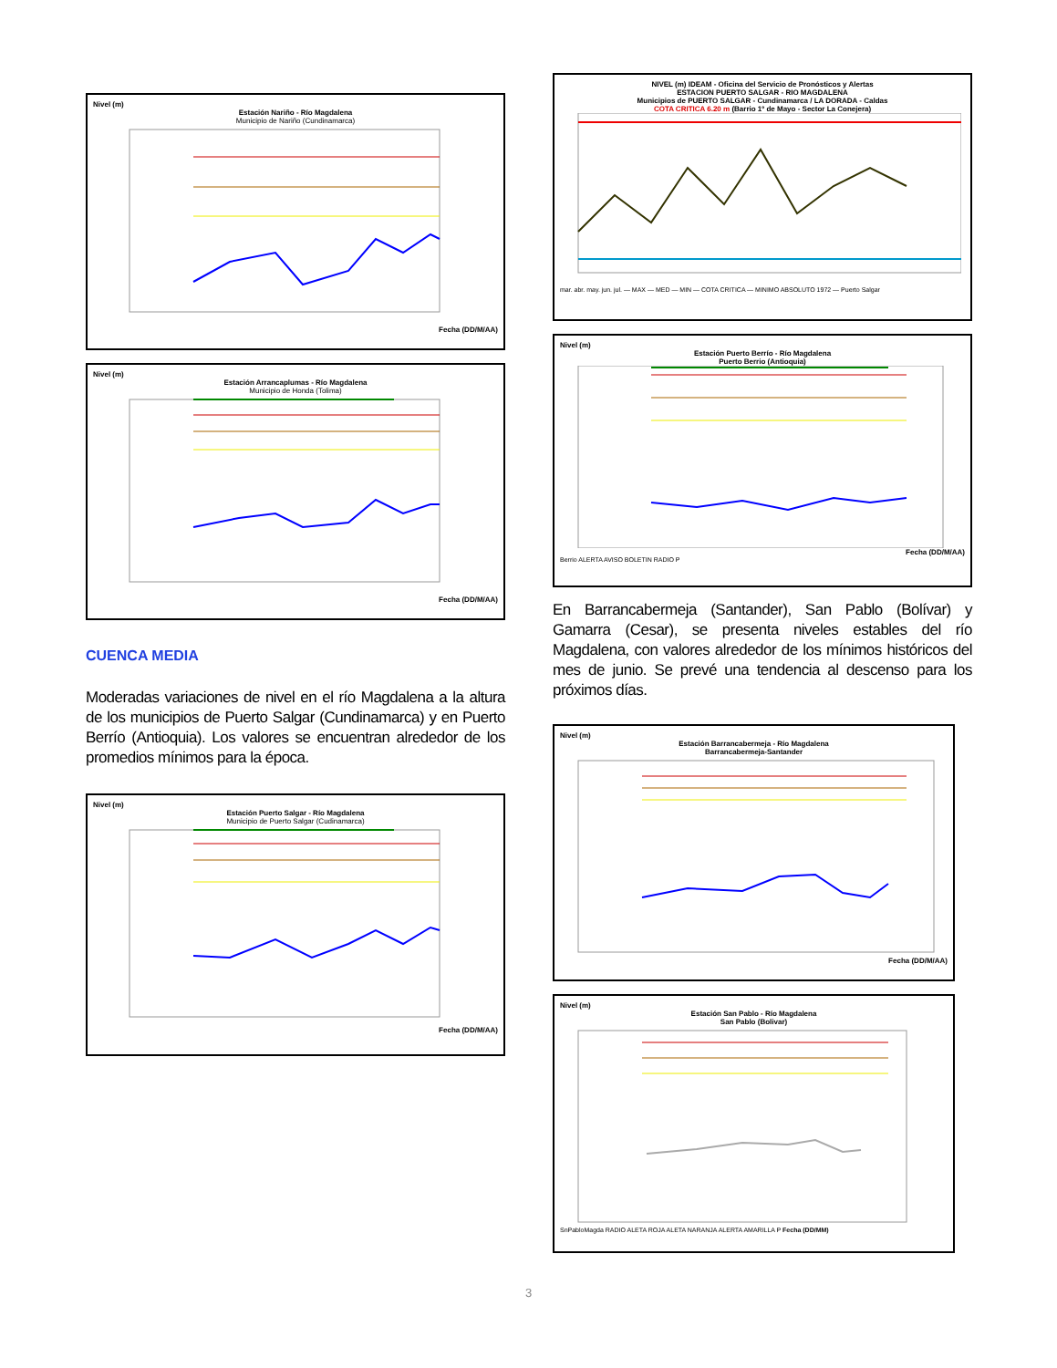Nivel (m)
Estación Nariño - Río Magdalena
Municipio de Nariño (Cundinamarca)
Fecha (DD/M/AA)
Nivel (m)
Estación Arrancaplumas - Río Magdalena
Municipio de Honda (Tolima)
Fecha (DD/M/AA)
CUENCA MEDIA
Moderadas variaciones de nivel en el río Magdalena a la altura de los municipios de Puerto Salgar (Cundinamarca) y en Puerto Berrío (Antioquia). Los valores se encuentran alrededor de los promedios mínimos para la época.
Nivel (m)
Estación Puerto Salgar - Río Magdalena
Municipio de Puerto Salgar (Cudinamarca)
Fecha (DD/M/AA)
NIVEL (m) IDEAM - Oficina del Servicio de Pronósticos y Alertas
ESTACION PUERTO SALGAR - RIO MAGDALENA
Municipios de PUERTO SALGAR - Cundinamarca / LA DORADA - Caldas
COTA CRITICA 6.20 m (Barrio 1º de Mayo - Sector La Conejera)
mar. abr. may. jun. jul. — MAX — MED — MIN — COTA CRITICA — MINIMO ABSOLUTO 1972 — Puerto Salgar
Nivel (m)
Estación Puerto Berrío - Río Magdalena
Puerto Berrio (Antioquia)
Fecha (DD/M/AA)
Berrio ALERTA AVISO BOLETIN RADIO P
En Barrancabermeja (Santander), San Pablo (Bolívar) y Gamarra (Cesar), se presenta niveles estables del río Magdalena, con valores alrededor de los mínimos históricos del mes de junio. Se prevé una tendencia al descenso para los próximos días.
Nivel (m)
Estación Barrancabermeja - Río Magdalena
Barrancabermeja-Santander
Fecha (DD/M/AA)
Nivel (m)
Estación San Pablo - Río Magdalena
San Pablo (Bolivar)
SnPabloMagda RADIO ALETA ROJA ALETA NARANJA ALERTA AMARILLA P Fecha (DD/MM)
3